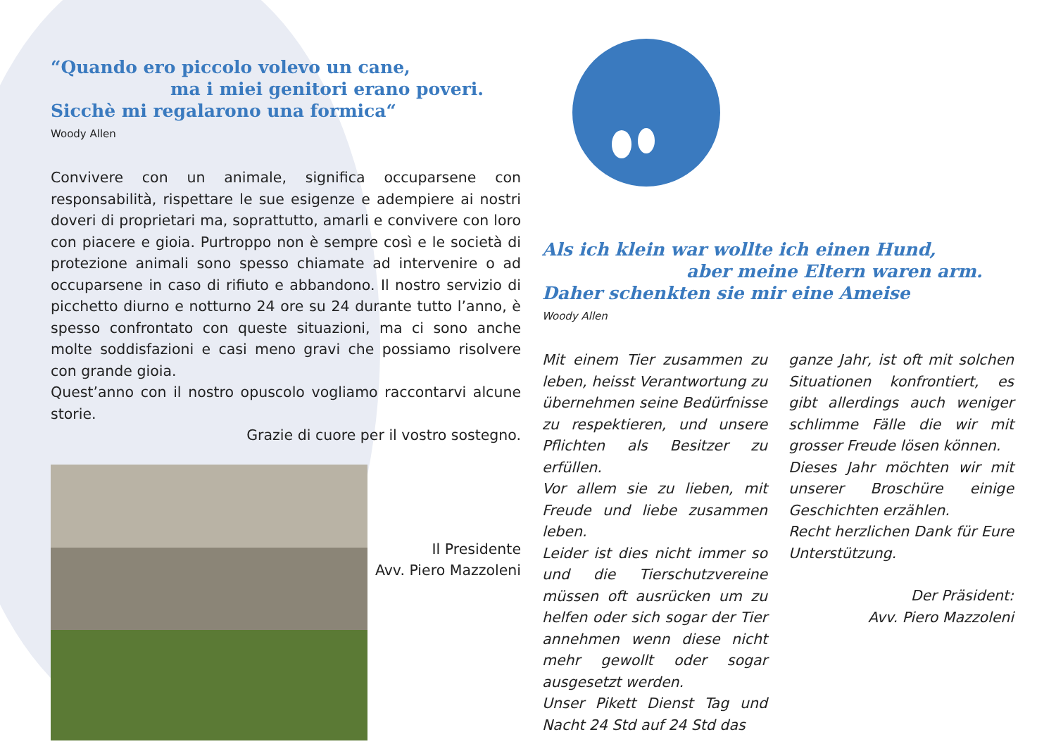“Quando ero piccolo volevo un cane,
ma i miei genitori erano poveri.
Sicchè mi regalarono una formica“
Woody Allen
Convivere con un animale, significa occuparsene con responsabilità, rispettare le sue esigenze e adempiere ai nostri doveri di proprietari ma, soprattutto, amarli e convivere con loro con piacere e gioia. Purtroppo non è sempre così e le società di protezione animali sono spesso chiamate ad intervenire o ad occuparsene in caso di rifiuto e abbandono. Il nostro servizio di picchetto diurno e notturno 24 ore su 24 durante tutto l’anno, è spesso confrontato con queste situazioni, ma ci sono anche molte soddisfazioni e casi meno gravi che possiamo risolvere con grande gioia.
Quest’anno con il nostro opuscolo vogliamo raccontarvi alcune storie.
Grazie di cuore per il vostro sostegno.
Il Presidente
Avv. Piero Mazzoleni
Als ich klein war wollte ich einen Hund,
aber meine Eltern waren arm.
Daher schenkten sie mir eine Ameise
Woody Allen
Mit einem Tier zusammen zu leben, heisst Verantwortung zu übernehmen seine Bedürfnisse zu respektieren, und unsere Pflichten als Besitzer zu erfüllen.
Vor allem sie zu lieben, mit Freude und liebe zusammen leben.
Leider ist dies nicht immer so und die Tierschutzvereine müssen oft ausrücken um zu helfen oder sich sogar der Tier annehmen wenn diese nicht mehr gewollt oder sogar ausgesetzt werden.
Unser Pikett Dienst Tag und Nacht 24 Std auf 24 Std das
ganze Jahr, ist oft mit solchen Situationen konfrontiert, es gibt allerdings auch weniger schlimme Fälle die wir mit grosser Freude lösen können.
Dieses Jahr möchten wir mit unserer Broschüre einige Geschichten erzählen.
Recht herzlichen Dank für Eure Unterstützung.
Der Präsident:
Avv. Piero Mazzoleni